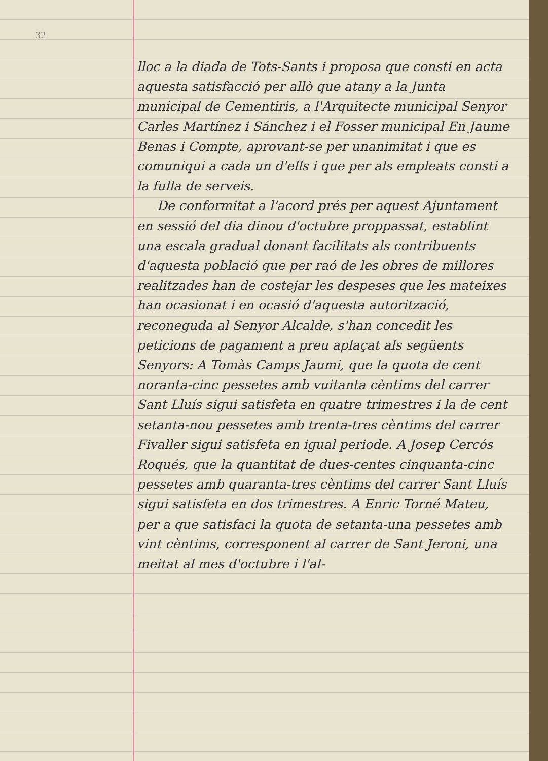32
lloc a la diada de Tots-Sants i proposa que consti en acta aquesta satisfacció per allò que atany a la Junta municipal de Cementiris, a l'Arquitecte municipal Senyor Carles Martínez i Sánchez i el Fosser municipal En Jaume Benas i Compte, aprovant-se per unanimitat i que es comuniqui a cada un d'ells i que per als empleats consti a la fulla de serveis.
De conformitat a l'acord prés per aquest Ajuntament en sessió del dia dinou d'octubre proppassat, establint una escala gradual donant facilitats als contribuents d'aquesta població que per raó de les obres de millores realitzades han de costejar les despeses que les mateixes han ocasionat i en ocasió d'aquesta autorització, reconeguda al Senyor Alcalde, s'han concedit les peticions de pagament a preu aplaçat als següents Senyors: A Tomàs Camps Jaumi, que la quota de cent noranta-cinc pessetes amb vuitanta cèntims del carrer Sant Lluís sigui satisfeta en quatre trimestres i la de cent setanta-nou pessetes amb trenta-tres cèntims del carrer Fivaller sigui satisfeta en igual periode. A Josep Cercós Roqués, que la quantitat de dues-centes cinquanta-cinc pessetes amb quaranta-tres cèntims del carrer Sant Lluís sigui satisfeta en dos trimestres. A Enric Torné Mateu, per a que satisfaci la quota de setanta-una pessetes amb vint cèntims, corresponent al carrer de Sant Jeroni, una meitat al mes d'octubre i l'al-